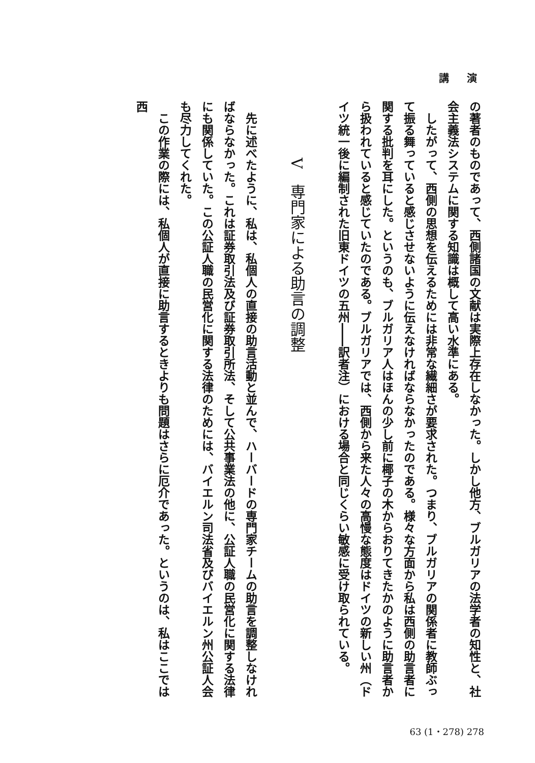講 演
の著者のものであって、西側諸国の文献は実際上存在しなかった。しかし他方、ブルガリアの法学者の知性と、社会主義法システムに関する知識は概して高い水準にある。
　したがって、西側の思想を伝えるためには非常な繊細さが要求された。つまり、ブルガリアの関係者に教師ぶって振る舞っていると感じさせないように伝えなければならなかったのである。様々な方面から私は西側の助言者に関する批判を耳にした。というのも、ブルガリア人はほんの少し前に椰子の木からおりてきたかのように助言者から扱われていると感じていたのである。ブルガリアでは、西側から来た人々の高慢な態度はドイツの新しい州（ドイツ統一後に編制された旧東ドイツの五州――訳者注）における場合と同じくらい敏感に受け取られている。
V　専門家による助言の調整
　先に述べたように、私は、私個人の直接の助言活動と並んで、ハーバードの専門家チームの助言を調整しなければならなかった。これは証券取引法及び証券取引所法、そして公共事業法の他に、公証人職の民営化に関する法律にも関係していた。この公証人職の民営化に関する法律のためには、バイエルン司法省及びバイエルン州公証人会も尽力してくれた。
　この作業の際には、私個人が直接に助言するときよりも問題はさらに厄介であった。というのは、私はここでは西
63 (1・278) 278